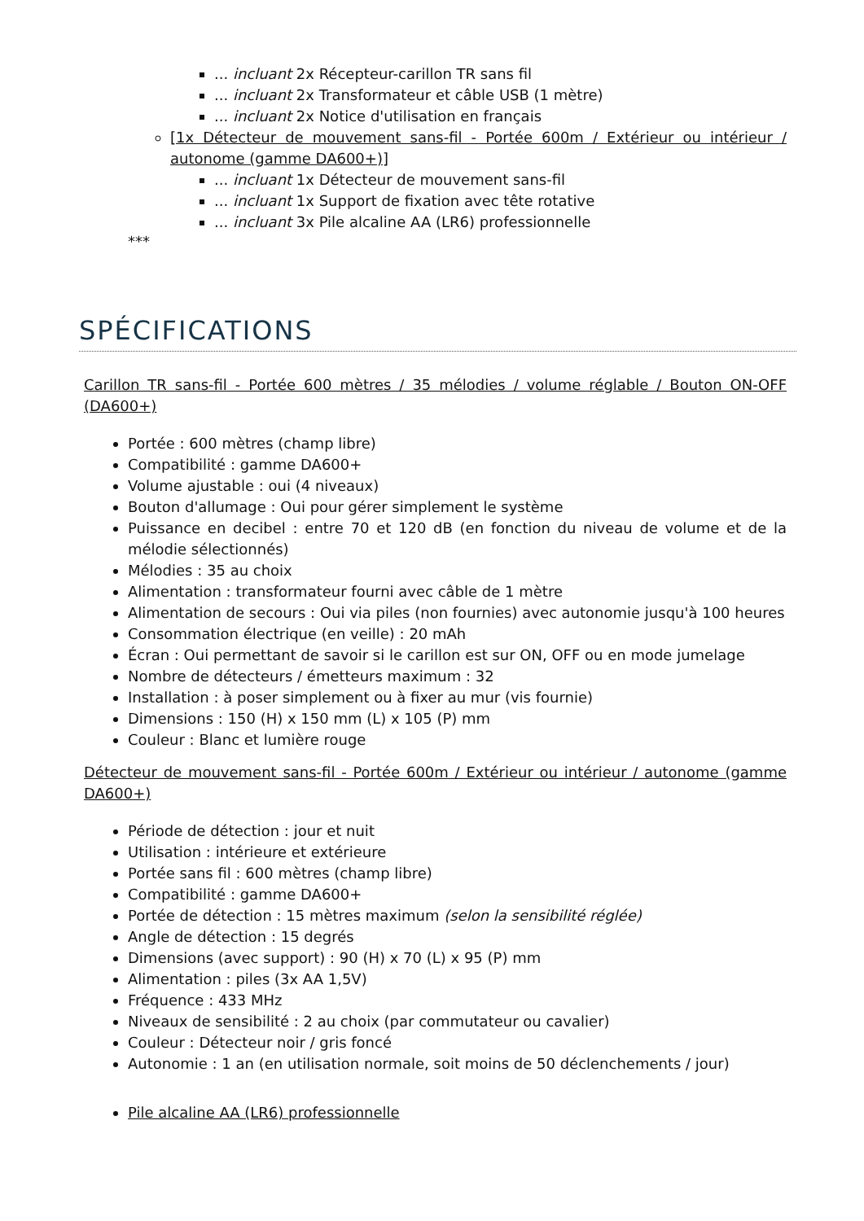... incluant 2x Récepteur-carillon TR sans fil
... incluant 2x Transformateur et câble USB (1 mètre)
... incluant 2x Notice d'utilisation en français
[1x Détecteur de mouvement sans-fil - Portée 600m / Extérieur ou intérieur / autonome (gamme DA600+)]
... incluant 1x Détecteur de mouvement sans-fil
... incluant 1x Support de fixation avec tête rotative
... incluant 3x Pile alcaline AA (LR6) professionnelle
***
SPÉCIFICATIONS
Carillon TR sans-fil - Portée 600 mètres / 35 mélodies / volume réglable / Bouton ON-OFF (DA600+)
Portée : 600 mètres (champ libre)
Compatibilité : gamme DA600+
Volume ajustable : oui (4 niveaux)
Bouton d'allumage : Oui pour gérer simplement le système
Puissance en decibel : entre 70 et 120 dB (en fonction du niveau de volume et de la mélodie sélectionnés)
Mélodies : 35 au choix
Alimentation : transformateur fourni avec câble de 1 mètre
Alimentation de secours : Oui via piles (non fournies) avec autonomie jusqu'à 100 heures
Consommation électrique (en veille) : 20 mAh
Écran : Oui permettant de savoir si le carillon est sur ON, OFF ou en mode jumelage
Nombre de détecteurs / émetteurs maximum : 32
Installation : à poser simplement ou à fixer au mur (vis fournie)
Dimensions : 150 (H) x 150 mm (L) x 105 (P) mm
Couleur : Blanc et lumière rouge
Détecteur de mouvement sans-fil - Portée 600m / Extérieur ou intérieur / autonome (gamme DA600+)
Période de détection : jour et nuit
Utilisation : intérieure et extérieure
Portée sans fil : 600 mètres (champ libre)
Compatibilité : gamme DA600+
Portée de détection : 15 mètres maximum (selon la sensibilité réglée)
Angle de détection : 15 degrés
Dimensions (avec support) : 90 (H) x 70 (L) x 95 (P) mm
Alimentation : piles (3x AA 1,5V)
Fréquence : 433 MHz
Niveaux de sensibilité : 2 au choix (par commutateur ou cavalier)
Couleur : Détecteur noir / gris foncé
Autonomie : 1 an (en utilisation normale, soit moins de 50 déclenchements / jour)
Pile alcaline AA (LR6) professionnelle